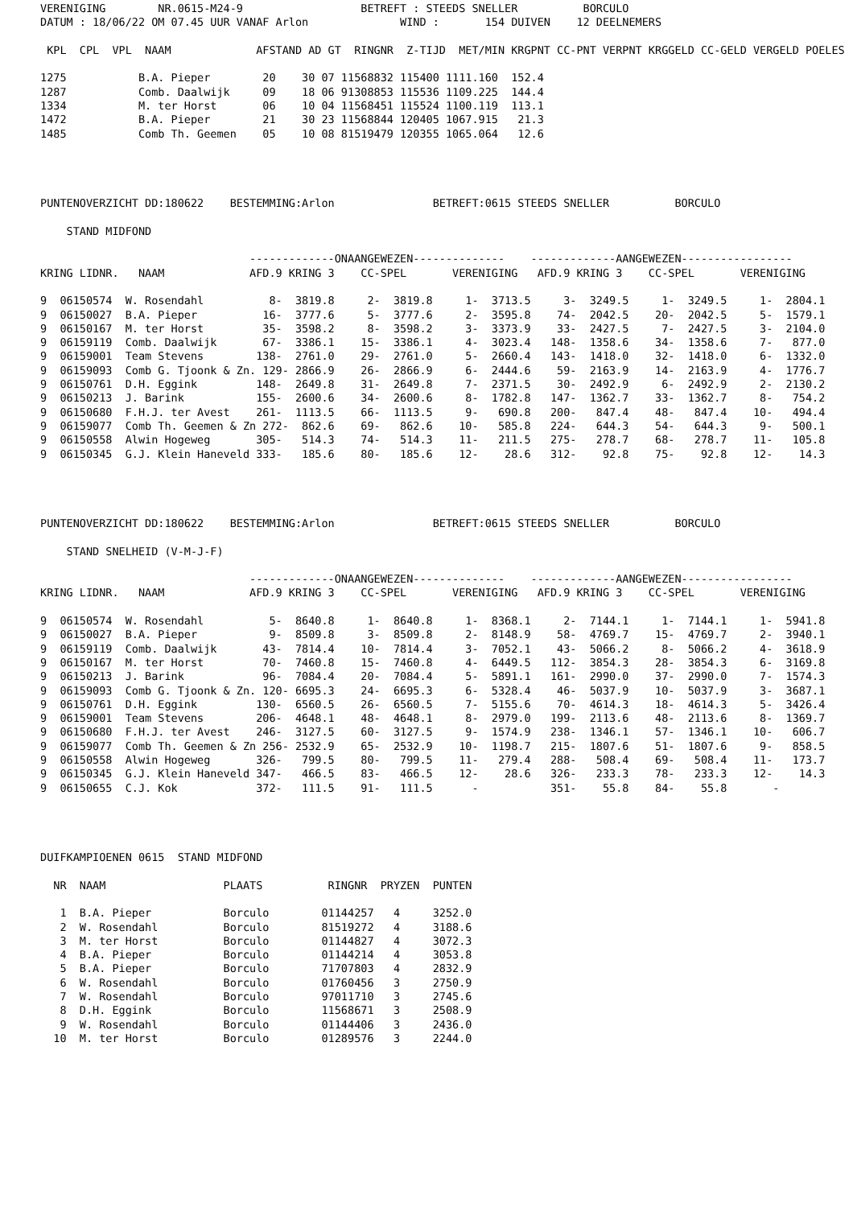VERENIGING        NR.0615-M24-9                  BETREFT : STEEDS SNELLER          BORCULO
DATUM : 18/06/22 OM 07.45 UUR VANAF Arlon              WIND :       154 DUIVEN    12 DEELNEMERS

 KPL  CPL  VPL  NAAM             AFSTAND AD GT  RINGNR  Z-TIJD  MET/MIN KRGPNT CC-PNT VERPNT KRGGELD CC-GELD VERGELD POELES

1275           B.A. Pieper        20    30 07 11568832 115400 1111.160  152.4
1287           Comb. Daalwijk     09    18 06 91308853 115536 1109.225  144.4
1334           M. ter Horst       06    10 04 11568451 115524 1100.119  113.1
1472           B.A. Pieper        21    30 23 11568844 120405 1067.915   21.3
1485           Comb Th. Geemen    05    10 08 81519479 120355 1065.064   12.6




PUNTENOVERZICHT DD:180622    BESTEMMING:Arlon               BETREFT:0615 STEEDS SNELLER          BORCULO

    STAND MIDFOND

                                -------------ONAANGEWEZEN--------------    -------------AANGEWEZEN-----------------
KRING LIDNR.   NAAM             AFD.9 KRING 3    CC-SPEL       VERENIGING   AFD.9 KRING 3    CC-SPEL       VERENIGING

9  06150574  W. Rosendahl          8-  3819.8     2-  3819.8     1-  3713.5     3-  3249.5     1-  3249.5     1-  2804.1
9  06150027  B.A. Pieper          16-  3777.6     5-  3777.6     2-  3595.8    74-  2042.5    20-  2042.5     5-  1579.1
9  06150167  M. ter Horst         35-  3598.2     8-  3598.2     3-  3373.9    33-  2427.5     7-  2427.5     3-  2104.0
9  06159119  Comb. Daalwijk       67-  3386.1    15-  3386.1     4-  3023.4   148-  1358.6    34-  1358.6     7-   877.0
9  06159001  Team Stevens        138-  2761.0    29-  2761.0     5-  2660.4   143-  1418.0    32-  1418.0     6-  1332.0
9  06159093  Comb G. Tjoonk & Zn. 129- 2866.9    26-  2866.9     6-  2444.6    59-  2163.9    14-  2163.9     4-  1776.7
9  06150761  D.H. Eggink         148-  2649.8    31-  2649.8     7-  2371.5    30-  2492.9     6-  2492.9     2-  2130.2
9  06150213  J. Barink           155-  2600.6    34-  2600.6     8-  1782.8   147-  1362.7    33-  1362.7     8-   754.2
9  06150680  F.H.J. ter Avest    261-  1113.5    66-  1113.5     9-   690.8   200-   847.4    48-   847.4    10-   494.4
9  06159077  Comb Th. Geemen & Zn 272-  862.6    69-   862.6    10-   585.8   224-   644.3    54-   644.3     9-   500.1
9  06150558  Alwin Hogeweg       305-   514.3    74-   514.3    11-   211.5   275-   278.7    68-   278.7    11-   105.8
9  06150345  G.J. Klein Haneveld 333-   185.6    80-   185.6    12-    28.6   312-    92.8    75-    92.8    12-    14.3




PUNTENOVERZICHT DD:180622    BESTEMMING:Arlon               BETREFT:0615 STEEDS SNELLER          BORCULO

    STAND SNELHEID (V-M-J-F)

                                -------------ONAANGEWEZEN--------------    -------------AANGEWEZEN-----------------
KRING LIDNR.   NAAM             AFD.9 KRING 3    CC-SPEL       VERENIGING   AFD.9 KRING 3    CC-SPEL       VERENIGING

9  06150574  W. Rosendahl          5-  8640.8     1-  8640.8     1-  8368.1     2-  7144.1     1-  7144.1     1-  5941.8
9  06150027  B.A. Pieper           9-  8509.8     3-  8509.8     2-  8148.9    58-  4769.7    15-  4769.7     2-  3940.1
9  06159119  Comb. Daalwijk       43-  7814.4    10-  7814.4     3-  7052.1    43-  5066.2     8-  5066.2     4-  3618.9
9  06150167  M. ter Horst         70-  7460.8    15-  7460.8     4-  6449.5   112-  3854.3    28-  3854.3     6-  3169.8
9  06150213  J. Barink            96-  7084.4    20-  7084.4     5-  5891.1   161-  2990.0    37-  2990.0     7-  1574.3
9  06159093  Comb G. Tjoonk & Zn. 120- 6695.3    24-  6695.3     6-  5328.4    46-  5037.9    10-  5037.9     3-  3687.1
9  06150761  D.H. Eggink         130-  6560.5    26-  6560.5     7-  5155.6    70-  4614.3    18-  4614.3     5-  3426.4
9  06159001  Team Stevens        206-  4648.1    48-  4648.1     8-  2979.0   199-  2113.6    48-  2113.6     8-  1369.7
9  06150680  F.H.J. ter Avest    246-  3127.5    60-  3127.5     9-  1574.9   238-  1346.1    57-  1346.1    10-   606.7
9  06159077  Comb Th. Geemen & Zn 256- 2532.9    65-  2532.9    10-  1198.7   215-  1807.6    51-  1807.6     9-   858.5
9  06150558  Alwin Hogeweg       326-   799.5    80-   799.5    11-   279.4   288-   508.4    69-   508.4    11-   173.7
9  06150345  G.J. Klein Haneveld 347-   466.5    83-   466.5    12-    28.6   326-   233.3    78-   233.3    12-    14.3
9  06150655  C.J. Kok            372-   111.5    91-   111.5      -           351-    55.8    84-    55.8       -




DUIFKAMPIOENEN 0615  STAND MIDFOND

  NR  NAAM                  PLAATS          RINGNR  PRYZEN  PUNTEN

   1  B.A. Pieper           Borculo        01144257   4     3252.0
   2  W. Rosendahl          Borculo        81519272   4     3188.6
   3  M. ter Horst          Borculo        01144827   4     3072.3
   4  B.A. Pieper           Borculo        01144214   4     3053.8
   5  B.A. Pieper           Borculo        71707803   4     2832.9
   6  W. Rosendahl          Borculo        01760456   3     2750.9
   7  W. Rosendahl          Borculo        97011710   3     2745.6
   8  D.H. Eggink           Borculo        11568671   3     2508.9
   9  W. Rosendahl          Borculo        01144406   3     2436.0
  10  M. ter Horst          Borculo        01289576   3     2244.0